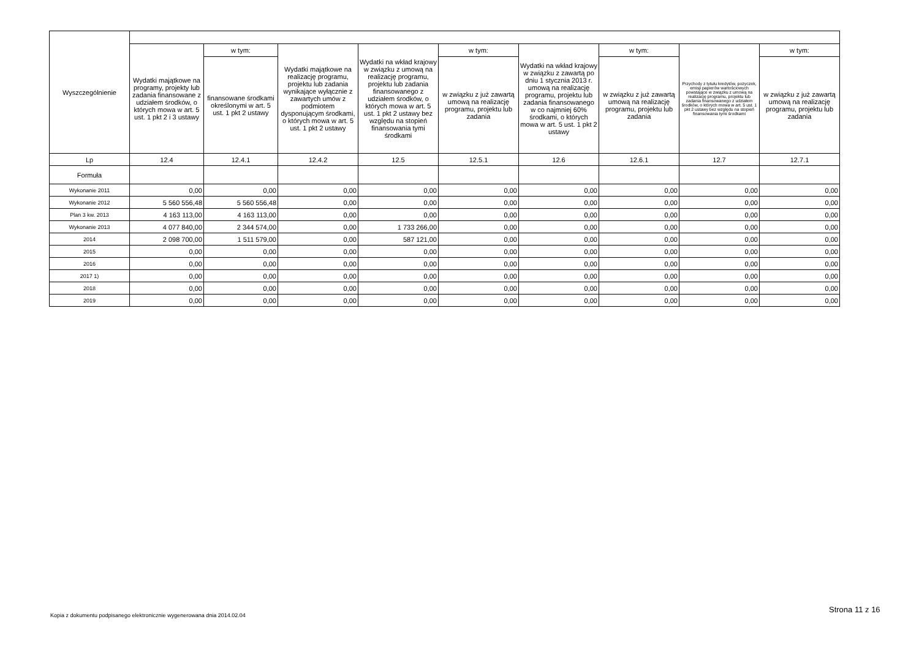| Wyszczególnienie | | | | | | | | | |
| --- | --- | --- | --- | --- | --- | --- | --- | --- | --- |
| | Wydatki majątkowe na programy, projekty lub zadania finansowane z udziałem środków, o których mowa w art. 5 ust. 1 pkt 2 i 3 ustawy | w tym: | Wydatki majątkowe na realizację programu, projektu lub zadania wynikające wyłącznie z zawartych umów z podmiotem dysponującym środkami, o których mowa w art. 5 ust. 1 pkt 2 ustawy | Wydatki na wkład krajowy w związku z umową na realizację programu, projektu lub zadania finansowanego z udziałem środków, o których mowa w art. 5 ust. 1 pkt 2 ustawy bez względu na stopień finansowania tymi środkami | w tym: | Wydatki na wkład krajowy w związku z zawartą po dniu 1 stycznia 2013 r. umową na realizację programu, projektu lub zadania finansowanego w co najmniej 60% środkami, o których mowa w art. 5 ust. 1 pkt 2 ustawy | w tym: | Przychody z tytułu kredytów, pożyczek, emisji papierów wartościowych powstające w związku z umową na realizację programu, projektu lub zadania finansowanego z udziałem środków, o których mowa w art. 5 ust. 1 pkt 2 ustawy bez względu na stopień finansowania tymi środkami | w tym: |
| | | finansowane środkami określonymi w art. 5 ust. 1 pkt 2 ustawy | | | w związku z już zawartą umową na realizację programu, projektu lub zadania | | w związku z już zawartą umową na realizację programu, projektu lub zadania | | w związku z już zawartą umową na realizację programu, projektu lub zadania |
| Lp | 12.4 | 12.4.1 | 12.4.2 | 12.5 | 12.5.1 | 12.6 | 12.6.1 | 12.7 | 12.7.1 |
| Formuła | | | | | | | | | |
| Wykonanie 2011 | 0,00 | 0,00 | 0,00 | 0,00 | 0,00 | 0,00 | 0,00 | 0,00 | 0,00 |
| Wykonanie 2012 | 5 560 556,48 | 5 560 556,48 | 0,00 | 0,00 | 0,00 | 0,00 | 0,00 | 0,00 | 0,00 |
| Plan 3 kw. 2013 | 4 163 113,00 | 4 163 113,00 | 0,00 | 0,00 | 0,00 | 0,00 | 0,00 | 0,00 | 0,00 |
| Wykonanie 2013 | 4 077 840,00 | 2 344 574,00 | 0,00 | 1 733 266,00 | 0,00 | 0,00 | 0,00 | 0,00 | 0,00 |
| 2014 | 2 098 700,00 | 1 511 579,00 | 0,00 | 587 121,00 | 0,00 | 0,00 | 0,00 | 0,00 | 0,00 |
| 2015 | 0,00 | 0,00 | 0,00 | 0,00 | 0,00 | 0,00 | 0,00 | 0,00 | 0,00 |
| 2016 | 0,00 | 0,00 | 0,00 | 0,00 | 0,00 | 0,00 | 0,00 | 0,00 | 0,00 |
| 2017 1) | 0,00 | 0,00 | 0,00 | 0,00 | 0,00 | 0,00 | 0,00 | 0,00 | 0,00 |
| 2018 | 0,00 | 0,00 | 0,00 | 0,00 | 0,00 | 0,00 | 0,00 | 0,00 | 0,00 |
| 2019 | 0,00 | 0,00 | 0,00 | 0,00 | 0,00 | 0,00 | 0,00 | 0,00 | 0,00 |
Strona 11 z 16
Kopia z dokumentu podpisanego elektronicznie wygenerowana dnia 2014.02.04